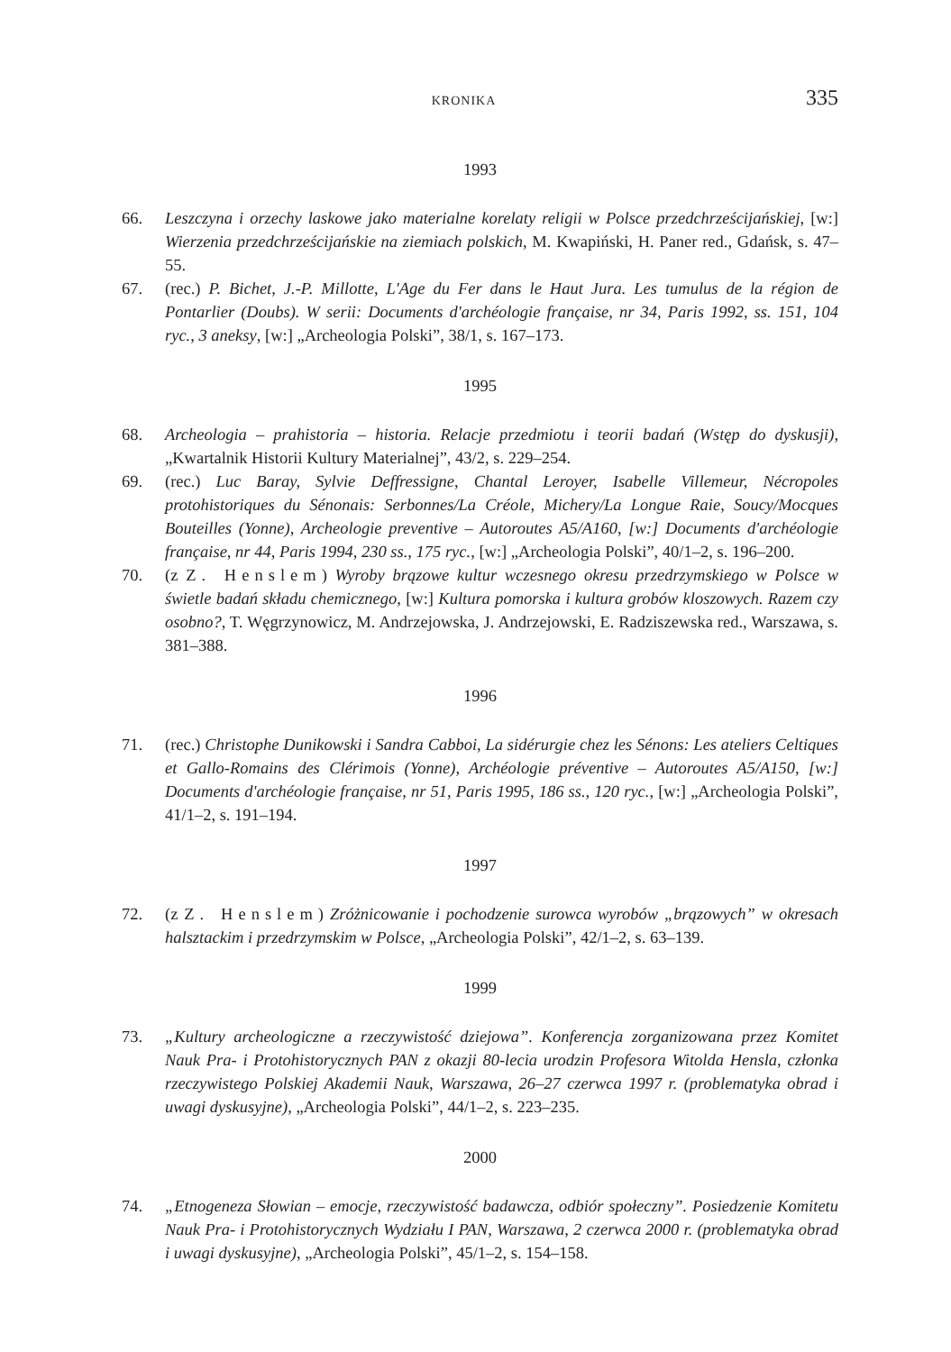KRONIKA 335
1993
66. Leszczyna i orzechy laskowe jako materialne korelaty religii w Polsce przedchrześcijańskiej, [w:] Wierzenia przedchrześcijańskie na ziemiach polskich, M. Kwapiński, H. Paner red., Gdańsk, s. 47–55.
67. (rec.) P. Bichet, J.-P. Millotte, L'Age du Fer dans le Haut Jura. Les tumulus de la région de Pontarlier (Doubs). W serii: Documents d'archéologie française, nr 34, Paris 1992, ss. 151, 104 ryc., 3 aneksy, [w:] „Archeologia Polski”, 38/1, s. 167–173.
1995
68. Archeologia – prahistoria – historia. Relacje przedmiotu i teorii badań (Wstęp do dyskusji), „Kwartalnik Historii Kultury Materialnej”, 43/2, s. 229–254.
69. (rec.) Luc Baray, Sylvie Deffressigne, Chantal Leroyer, Isabelle Villemeur, Nécropoles protohistoriques du Sénonais: Serbonnes/La Créole, Michery/La Longue Raie, Soucy/Mocques Bouteilles (Yonne), Archeologie preventive – Autoroutes A5/A160, [w:] Documents d'archéologie française, nr 44, Paris 1994, 230 ss., 175 ryc., [w:] „Archeologia Polski”, 40/1–2, s. 196–200.
70. (z Z. Henslem) Wyroby brązowe kultur wczesnego okresu przedrzymskiego w Polsce w świetle badań składu chemicznego, [w:] Kultura pomorska i kultura grobów kloszowych. Razem czy osobno?, T. Węgrzynowicz, M. Andrzejowska, J. Andrzejowski, E. Radziszewska red., Warszawa, s. 381–388.
1996
71. (rec.) Christophe Dunikowski i Sandra Cabboi, La sidérurgie chez les Sénons: Les ateliers Celtiques et Gallo-Romains des Clérimois (Yonne), Archéologie préventive – Autoroutes A5/A150, [w:] Documents d'archéologie française, nr 51, Paris 1995, 186 ss., 120 ryc., [w:] „Archeologia Polski”, 41/1–2, s. 191–194.
1997
72. (z Z. Henslem) Zróżnicowanie i pochodzenie surowca wyrobów „brązowych” w okresach halsztackim i przedrzymskim w Polsce, „Archeologia Polski”, 42/1–2, s. 63–139.
1999
73. „Kultury archeologiczne a rzeczywistość dziejowa”. Konferencja zorganizowana przez Komitet Nauk Pra- i Protohistorycznych PAN z okazji 80-lecia urodzin Profesora Witolda Hensla, członka rzeczywistego Polskiej Akademii Nauk, Warszawa, 26–27 czerwca 1997 r. (problematyka obrad i uwagi dyskusyjne), „Archeologia Polski”, 44/1–2, s. 223–235.
2000
74. „Etnogeneza Słowian – emocje, rzeczywistość badawcza, odbiór społeczny”. Posiedzenie Komitetu Nauk Pra- i Protohistorycznych Wydziału I PAN, Warszawa, 2 czerwca 2000 r. (problematyka obrad i uwagi dyskusyjne), „Archeologia Polski”, 45/1–2, s. 154–158.